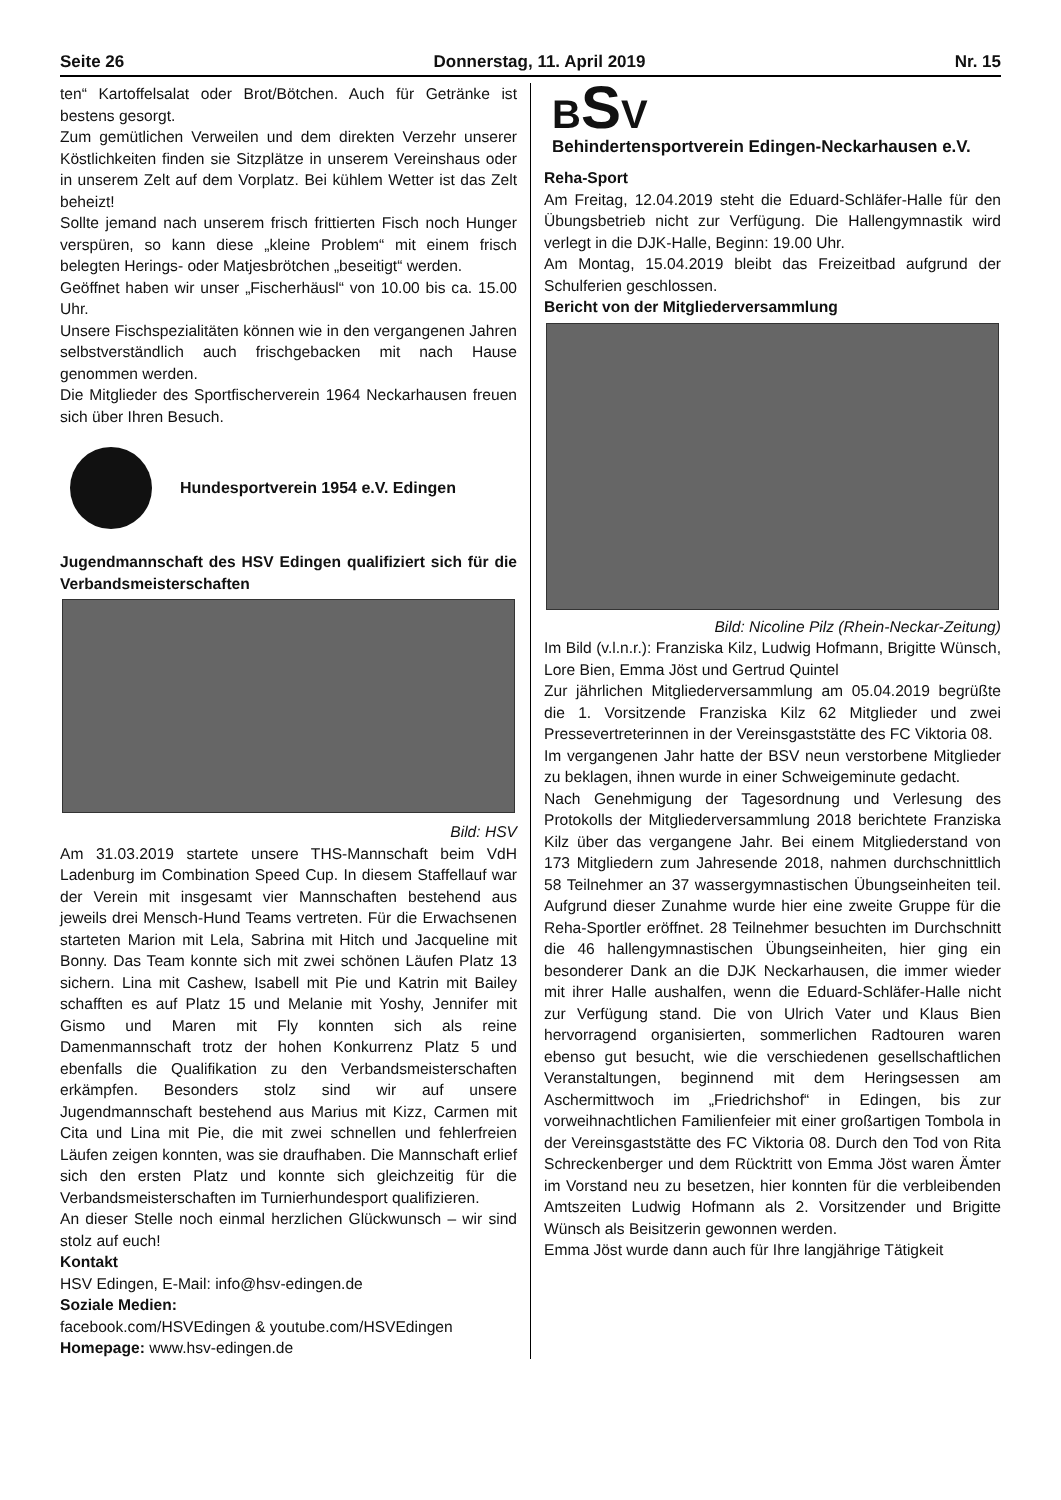Seite 26 Donnerstag, 11. April 2019 Nr. 15
ten“ Kartoffelsalat oder Brot/Bötchen. Auch für Getränke ist bestens gesorgt.
Zum gemütlichen Verweilen und dem direkten Verzehr unserer Köstlichkeiten finden sie Sitzplätze in unserem Vereinshaus oder in unserem Zelt auf dem Vorplatz. Bei kühlem Wetter ist das Zelt beheizt!
Sollte jemand nach unserem frisch frittierten Fisch noch Hunger verspüren, so kann diese „kleine Problem“ mit einem frisch belegten Herings- oder Matjesbrötchen „beseitigt“ werden.
Geöffnet haben wir unser „Fischerhäusl“ von 10.00 bis ca. 15.00 Uhr.
Unsere Fischspezialitäten können wie in den vergangenen Jahren selbstverständlich auch frischgebacken mit nach Hause genommen werden.
Die Mitglieder des Sportfischerverein 1964 Neckarhausen freuen sich über Ihren Besuch.
Hundesportverein 1954 e.V. Edingen
Jugendmannschaft des HSV Edingen qualifiziert sich für die Verbandsmeisterschaften
Bild: HSV
Am 31.03.2019 startete unsere THS-Mannschaft beim VdH Ladenburg im Combination Speed Cup. In diesem Staffellauf war der Verein mit insgesamt vier Mannschaften bestehend aus jeweils drei Mensch-Hund Teams vertreten. Für die Erwachsenen starteten Marion mit Lela, Sabrina mit Hitch und Jacqueline mit Bonny. Das Team konnte sich mit zwei schönen Läufen Platz 13 sichern. Lina mit Cashew, Isabell mit Pie und Katrin mit Bailey schafften es auf Platz 15 und Melanie mit Yoshy, Jennifer mit Gismo und Maren mit Fly konnten sich als reine Damenmannschaft trotz der hohen Konkurrenz Platz 5 und ebenfalls die Qualifikation zu den Verbandsmeisterschaften erkämpfen. Besonders stolz sind wir auf unsere Jugendmannschaft bestehend aus Marius mit Kizz, Carmen mit Cita und Lina mit Pie, die mit zwei schnellen und fehlerfreien Läufen zeigen konnten, was sie draufhaben. Die Mannschaft erlief sich den ersten Platz und konnte sich gleichzeitig für die Verbandsmeisterschaften im Turnierhundesport qualifizieren.
An dieser Stelle noch einmal herzlichen Glückwunsch – wir sind stolz auf euch!
Kontakt
HSV Edingen, E-Mail: info@hsv-edingen.de
Soziale Medien:
facebook.com/HSVEdingen & youtube.com/HSVEdingen
Homepage: www.hsv-edingen.de
BSV
Behindertensportverein Edingen-Neckarhausen e.V.
Reha-Sport
Am Freitag, 12.04.2019 steht die Eduard-Schläfer-Halle für den Übungsbetrieb nicht zur Verfügung. Die Hallengymnastik wird verlegt in die DJK-Halle, Beginn: 19.00 Uhr.
Am Montag, 15.04.2019 bleibt das Freizeitbad aufgrund der Schulferien geschlossen.
Bericht von der Mitgliederversammlung
Bild: Nicoline Pilz (Rhein-Neckar-Zeitung)
Im Bild (v.l.n.r.): Franziska Kilz, Ludwig Hofmann, Brigitte Wünsch, Lore Bien, Emma Jöst und Gertrud Quintel
Zur jährlichen Mitgliederversammlung am 05.04.2019 begrüßte die 1. Vorsitzende Franziska Kilz 62 Mitglieder und zwei Pressevertreterinnen in der Vereinsgaststätte des FC Viktoria 08.
Im vergangenen Jahr hatte der BSV neun verstorbene Mitglieder zu beklagen, ihnen wurde in einer Schweigeminute gedacht.
Nach Genehmigung der Tagesordnung und Verlesung des Protokolls der Mitgliederversammlung 2018 berichtete Franziska Kilz über das vergangene Jahr. Bei einem Mitgliederstand von 173 Mitgliedern zum Jahresende 2018, nahmen durchschnittlich 58 Teilnehmer an 37 wassergymnastischen Übungseinheiten teil. Aufgrund dieser Zunahme wurde hier eine zweite Gruppe für die Reha-Sportler eröffnet. 28 Teilnehmer besuchten im Durchschnitt die 46 hallengymnastischen Übungseinheiten, hier ging ein besonderer Dank an die DJK Neckarhausen, die immer wieder mit ihrer Halle aushalfen, wenn die Eduard-Schläfer-Halle nicht zur Verfügung stand. Die von Ulrich Vater und Klaus Bien hervorragend organisierten, sommerlichen Radtouren waren ebenso gut besucht, wie die verschiedenen gesellschaftlichen Veranstaltungen, beginnend mit dem Heringsessen am Aschermittwoch im „Friedrichshof“ in Edingen, bis zur vorweihnachtlichen Familienfeier mit einer großartigen Tombola in der Vereinsgaststätte des FC Viktoria 08. Durch den Tod von Rita Schreckenberger und dem Rücktritt von Emma Jöst waren Ämter im Vorstand neu zu besetzen, hier konnten für die verbleibenden Amtszeiten Ludwig Hofmann als 2. Vorsitzender und Brigitte Wünsch als Beisitzerin gewonnen werden.
Emma Jöst wurde dann auch für Ihre langjährige Tätigkeit